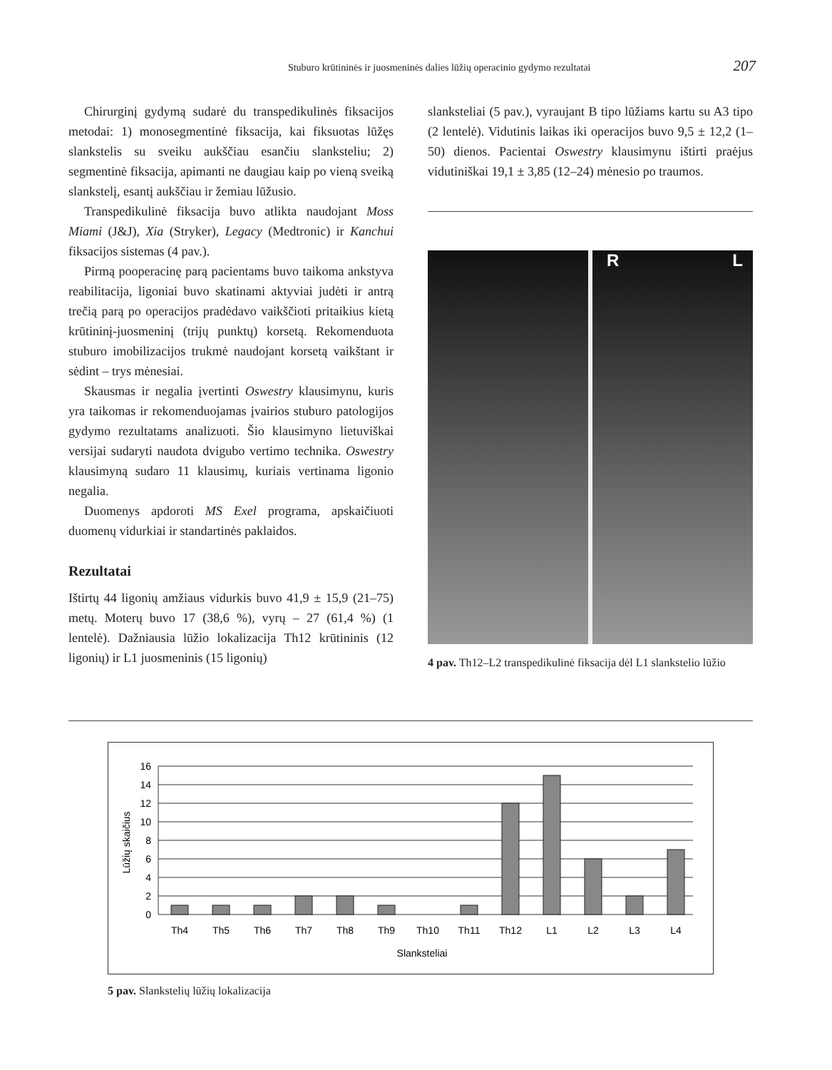Stuburo krūtininės ir juosmeninės dalies lūžių operacinio gydymo rezultatai 207
Chirurginį gydymą sudarė du transpedikulinės fiksacijos metodai: 1) monosegmentinė fiksacija, kai fiksuotas lūžęs slankstelis su sveiku aukščiau esančiu slanksteliu; 2) segmentinė fiksacija, apimanti ne daugiau kaip po vieną sveiką slankstelį, esantį aukščiau ir žemiau lūžusio.
Transpedikulinė fiksacija buvo atlikta naudojant Moss Miami (J&J), Xia (Stryker), Legacy (Medtronic) ir Kanchui fiksacijos sistemas (4 pav.).
Pirmą pooperacinę parą pacientams buvo taikoma ankstyva reabilitacija, ligoniai buvo skatinami aktyviai judėti ir antrą trečią parą po operacijos pradėdavo vaikščioti pritaikius kietą krūtininį-juosmeninį (trijų punktų) korsetą. Rekomenduota stuburo imobilizacijos trukmė naudojant korsetą vaikštant ir sėdint – trys mėnesiai.
Skausmas ir negalia įvertinti Oswestry klausimynu, kuris yra taikomas ir rekomenduojamas įvairios stuburo patologijos gydymo rezultatams analizuoti. Šio klausimyno lietuviškai versijai sudaryti naudota dvigubo vertimo technika. Oswestry klausimyną sudaro 11 klausimų, kuriais vertinama ligonio negalia.
Duomenys apdoroti MS Exel programa, apskaičiuoti duomenų vidurkiai ir standartinės paklaidos.
Rezultatai
Ištirtų 44 ligonių amžiaus vidurkis buvo 41,9 ± 15,9 (21–75) metų. Moterų buvo 17 (38,6 %), vyrų – 27 (61,4 %) (1 lentelė). Dažniausia lūžio lokalizacija Th12 krūtininis (12 ligonių) ir L1 juosmeninis (15 ligonių)
slanksteliai (5 pav.), vyraujant B tipo lūžiams kartu su A3 tipo (2 lentelė). Vidutinis laikas iki operacijos buvo 9,5 ± 12,2 (1–50) dienos. Pacientai Oswestry klausimynu ištirti praėjus vidutiniškai 19,1 ± 3,85 (12–24) mėnesio po traumos.
R L
4 pav. Th12–L2 transpedikulinė fiksacija dėl L1 slankstelio lūžio
16
14
12
10
8
6
4
2
0
Th4
Th5
Th6
Th7
Th8
Th9
Th10
Th11
Th12
L1
L2
L3
L4
Slanksteliai
Lūžių skaičius
5 pav. Slankstelių lūžių lokalizacija